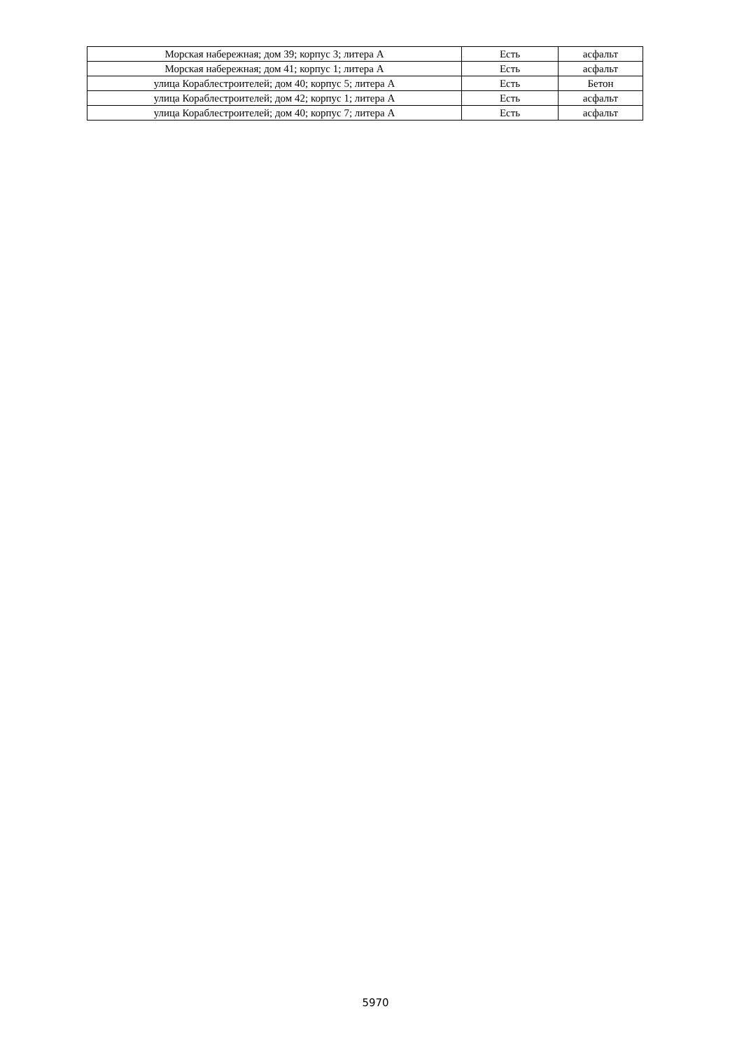| Морская набережная; дом 39; корпус 3; литера А | Есть | асфальт |
| Морская набережная; дом 41; корпус 1; литера А | Есть | асфальт |
| улица Кораблестроителей; дом 40; корпус 5; литера А | Есть | Бетон |
| улица Кораблестроителей; дом 42; корпус 1; литера А | Есть | асфальт |
| улица Кораблестроителей; дом 40; корпус 7; литера А | Есть | асфальт |
5970